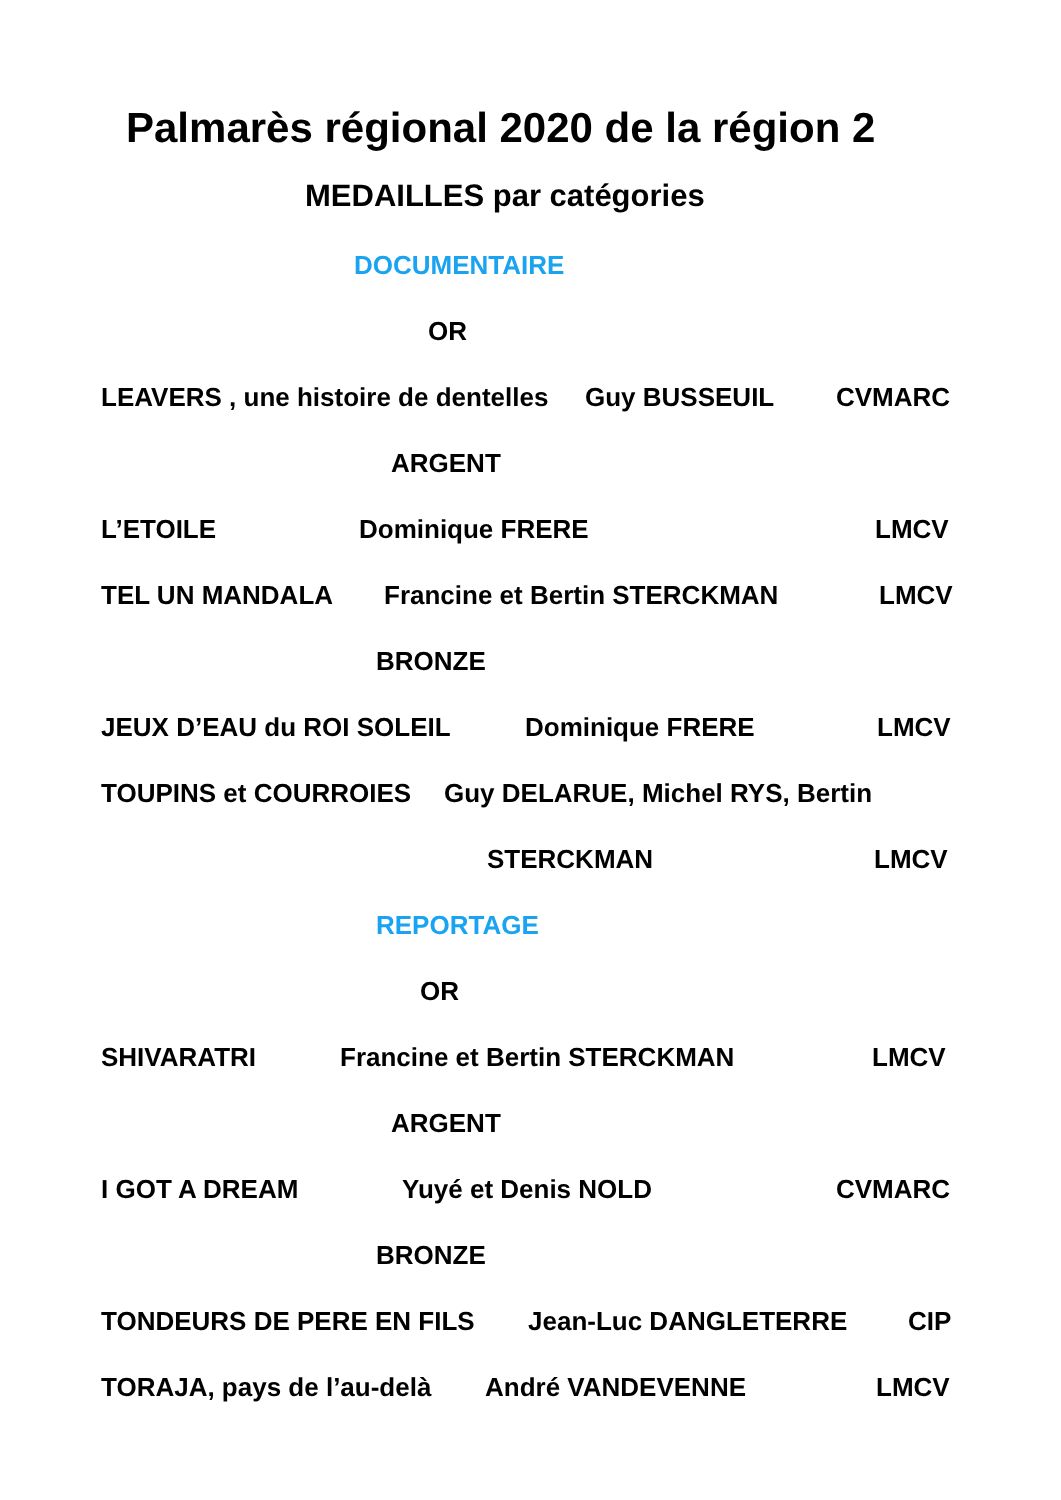Palmarès régional 2020 de la région 2
MEDAILLES par catégories
DOCUMENTAIRE
OR
LEAVERS , une histoire de dentelles Guy BUSSEUIL CVMARC
ARGENT
L’ETOILE Dominique FRERE LMCV
TEL UN MANDALA Francine et Bertin STERCKMAN LMCV
BRONZE
JEUX D’EAU du ROI SOLEIL Dominique FRERE LMCV
TOUPINS et COURROIES Guy DELARUE, Michel RYS, Bertin
STERCKMAN LMCV
REPORTAGE
OR
SHIVARATRI Francine et Bertin STERCKMAN LMCV
ARGENT
I GOT A DREAM Yuyé et Denis NOLD CVMARC
BRONZE
TONDEURS DE PERE EN FILS Jean-Luc DANGLETERRE CIP
TORAJA, pays de l’au-delà André VANDEVENNE LMCV